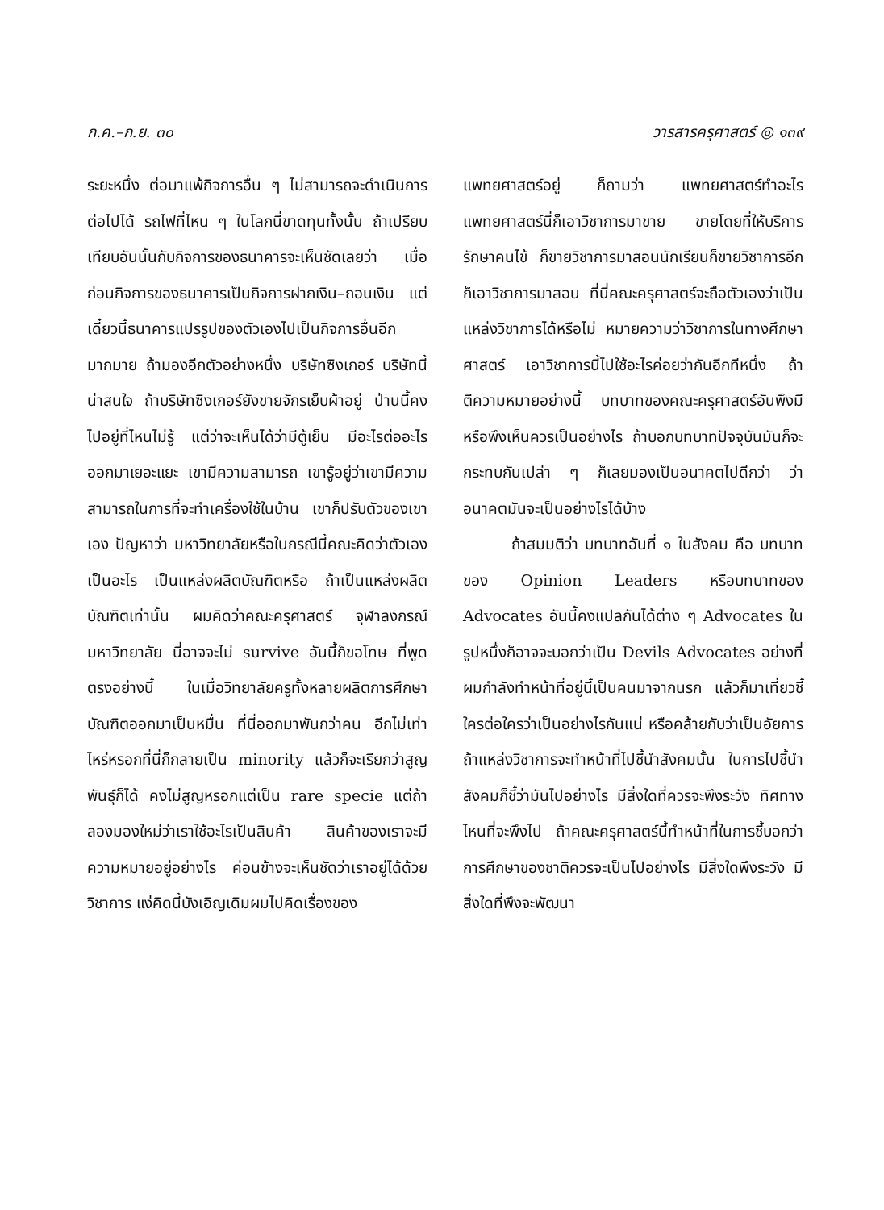ก.ค.–ก.ย. ๓๐ วารสารครุศาสตร์ ◎ ๑๓๙
ระยะหนึ่ง ต่อมาแพ้กิจการอื่น ๆ ไม่สามารถจะดำเนินการต่อไปได้ รถไฟที่ไหน ๆ ในโลกนี่ขาดทุนทั้งนั้น ถ้าเปรียบเทียบอันนั้นกับกิจการของธนาคารจะเห็นชัดเลยว่า เมื่อก่อนกิจการของธนาคารเป็นกิจการฝากเงิน–ถอนเงิน แต่เดี๋ยวนี้ธนาคารแปรรูปของตัวเองไปเป็นกิจการอื่นอีกมากมาย ถ้ามองอีกตัวอย่างหนึ่ง บริษัทซิงเกอร์ บริษัทนี้น่าสนใจ ถ้าบริษัทซิงเกอร์ยังขายจักรเย็บผ้าอยู่ ป่านนี้คงไปอยู่ที่ไหนไม่รู้ แต่ว่าจะเห็นได้ว่ามีตู้เย็น มีอะไรต่ออะไรออกมาเยอะแยะ เขามีความสามารถ เขารู้อยู่ว่าเขามีความสามารถในการที่จะทำเครื่องใช้ในบ้าน เขาก็ปรับตัวของเขาเอง ปัญหาว่า มหาวิทยาลัยหรือในกรณีนี้คณะคิดว่าตัวเองเป็นอะไร เป็นแหล่งผลิตบัณฑิตหรือ ถ้าเป็นแหล่งผลิตบัณฑิตเท่านั้น ผมคิดว่าคณะครุศาสตร์ จุฬาลงกรณ์มหาวิทยาลัย นี่อาจจะไม่ survive อันนี้ก็ขอโทษ ที่พูดตรงอย่างนี้ ในเมื่อวิทยาลัยครูทั้งหลายผลิตการศึกษาบัณฑิตออกมาเป็นหมื่น ที่นี่ออกมาพันกว่าคน อีกไม่เท่าไหร่หรอกที่นี่ก็กลายเป็น minority แล้วก็จะเรียกว่าสูญพันธุ์ก็ได้ คงไม่สูญหรอกแต่เป็น rare specie แต่ถ้าลองมองใหม่ว่าเราใช้อะไรเป็นสินค้า สินค้าของเราจะมีความหมายอยู่อย่างไร ค่อนข้างจะเห็นชัดว่าเราอยู่ได้ด้วยวิชาการ แง่คิดนี้บังเอิญเดิมผมไปคิดเรื่องของ
แพทยศาสตร์อยู่ ก็ถามว่า แพทยศาสตร์ทำอะไร แพทยศาสตร์นี่ก็เอาวิชาการมาขาย ขายโดยที่ให้บริการรักษาคนไข้ ก็ขายวิชาการมาสอนนักเรียนก็ขายวิชาการอีกก็เอาวิชาการมาสอน ที่นี่คณะครุศาสตร์จะถือตัวเองว่าเป็นแหล่งวิชาการได้หรือไม่ หมายความว่าวิชาการในทางศึกษาศาสตร์ เอาวิชาการนี้ไปใช้อะไรค่อยว่ากันอีกทีหนึ่ง ถ้าตีความหมายอย่างนี้ บทบาทของคณะครุศาสตร์อันพึงมีหรือพึงเห็นควรเป็นอย่างไร ถ้าบอกบทบาทปัจจุบันมันก็จะกระทบกันเปล่า ๆ ก็เลยมองเป็นอนาคตไปดีกว่า ว่าอนาคตมันจะเป็นอย่างไรได้บ้าง
ถ้าสมมติว่า บทบาทอันที่ ๑ ในสังคม คือ บทบาทของ Opinion Leaders หรือบทบาทของ Advocates อันนี้คงแปลกันได้ต่าง ๆ Advocates ในรูปหนึ่งก็อาจจะบอกว่าเป็น Devils Advocates อย่างที่ผมกำลังทำหน้าที่อยู่นี้เป็นคนมาจากนรก แล้วก็มาเที่ยวชี้ใครต่อใครว่าเป็นอย่างไรกันแน่ หรือคล้ายกับว่าเป็นอัยการ ถ้าแหล่งวิชาการจะทำหน้าที่ไปชี้นำสังคมนั้น ในการไปชี้นำสังคมก็ชี้ว่ามันไปอย่างไร มีสิ่งใดที่ควรจะพึงระวัง ทิศทางไหนที่จะพึงไป ถ้าคณะครุศาสตร์นี้ทำหน้าที่ในการชี้บอกว่า การศึกษาของชาติควรจะเป็นไปอย่างไร มีสิ่งใดพึงระวัง มีสิ่งใดที่พึงจะพัฒนา